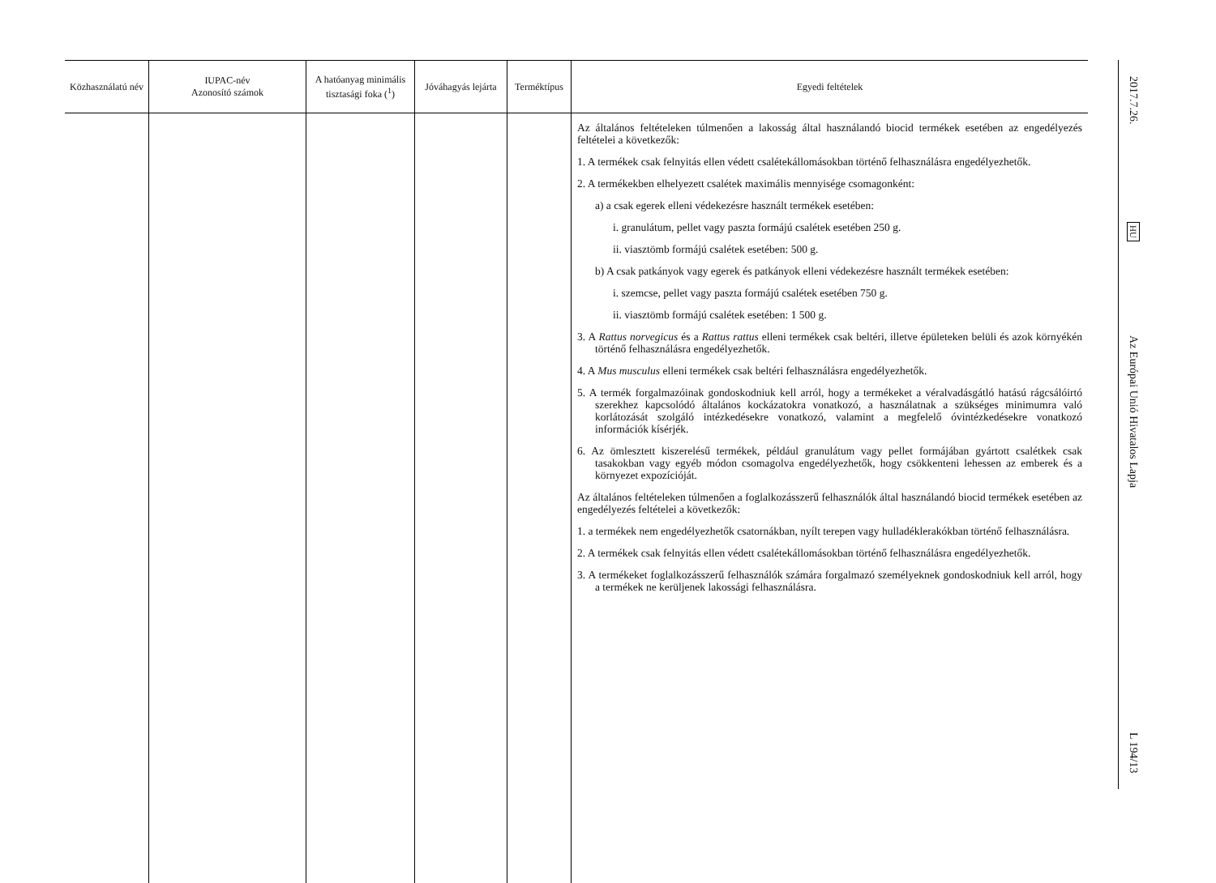| Közhasználatú név | IUPAC-név Azonosító számok | A hatóanyag mini­mális tisztasági foka (<sup>1</sup>) | Jóváhagyás lejárta | Termék­típus | Egyedi feltételek |
| --- | --- | --- | --- | --- | --- |
| | | | | | Az általános feltételeken túlmenően a lakosság által használandó biocid termékek esetében az engedélyezés feltételei a következők: 1. A termékek csak felnyitás ellen védett csalétekállomásokban történő felhasználásra engedélyezhetők. 2. A termékekben elhelyezett csalétek maximális mennyisége csomagonként: a) a csak egerek elleni védekezésre használt termékek esetében: i. granulátum, pellet vagy paszta formájú csalétek esetében 250 g. ii. viasztömb formájú csalétek esetében: 500 g. b) A csak patkányok vagy egerek és patkányok elleni védekezésre használt termékek esetében: i. szemcse, pellet vagy paszta formájú csalétek esetében 750 g. ii. viasztömb formájú csalétek esetében: 1 500 g. 3. A Rattus norvegicus és a Rattus rattus elleni termékek csak beltéri, illetve épületeken belüli és azok környékén történő felhasználásra engedélyezhetők. 4. A Mus musculus elleni termékek csak beltéri felhasználásra engedélyezhetők. 5. A termék forgalmazóinak gondoskodniuk kell arról, hogy a termékeket a véralvadásgátló hatású rágcsálóirtó szerekhez kapcsolódó általános kockázatokra vonatkozó, a használatnak a szükséges minimumra való korlátozását szolgáló intézkedésekre vonatkozó, valamint a megfelelő óvintézkedésekre vonatkozó információk kísérjék. 6. Az ömlesztett kiszerelésű termékek, például granulátum vagy pellet formájában gyártott csalétkek csak tasakokban vagy egyéb módon csomagolva engedélyezhetők, hogy csökkenteni lehessen az emberek és a környezet expozícióját. Az általános feltételeken túlmenően a foglalkozásszerű felhasználók által használandó biocid termékek esetében az engedélyezés feltételei a következők: 1. a termékek nem engedélyezhetők csatornákban, nyílt terepen vagy hulladéklerakókban történő felhasználásra. 2. A termékek csak felnyitás ellen védett csalétekállomásokban történő felhasználásra engedélyezhetők. 3. A termékeket foglalkozásszerű felhasználók számára forgalmazó személyeknek gondoskodniuk kell arról, hogy a termékek ne kerüljenek lakossági felhasználásra. |
2017.7.26.
HU
Az Európai Unió Hivatalos Lapja
L 194/13